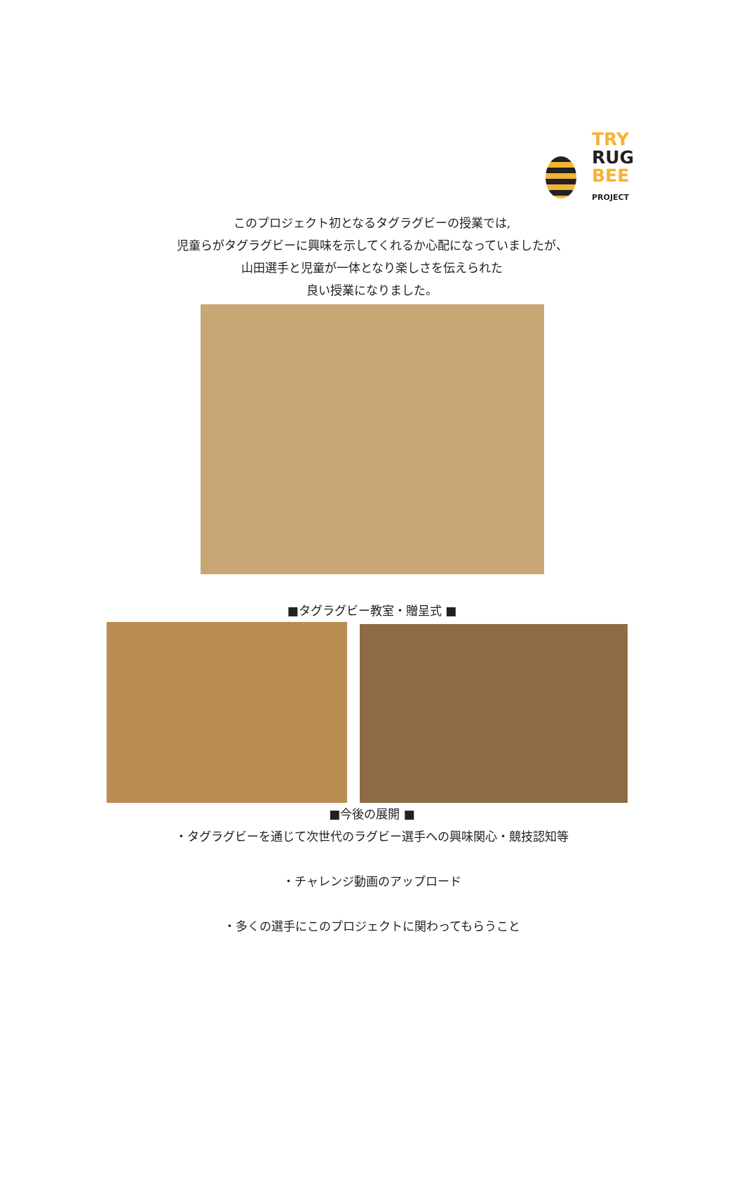TRY
RUG
BEE
PROJECT
このプロジェクト初となるタグラグビーの授業では,
児童らがタグラグビーに興味を示してくれるか心配になっていましたが、
山田選手と児童が一体となり楽しさを伝えられた
良い授業になりました。
■タグラグビー教室・贈呈式 ■
■今後の展開 ■
・タグラグビーを通じて次世代のラグビー選手への興味関心・競技認知等
・チャレンジ動画のアップロード
・多くの選手にこのプロジェクトに関わってもらうこと